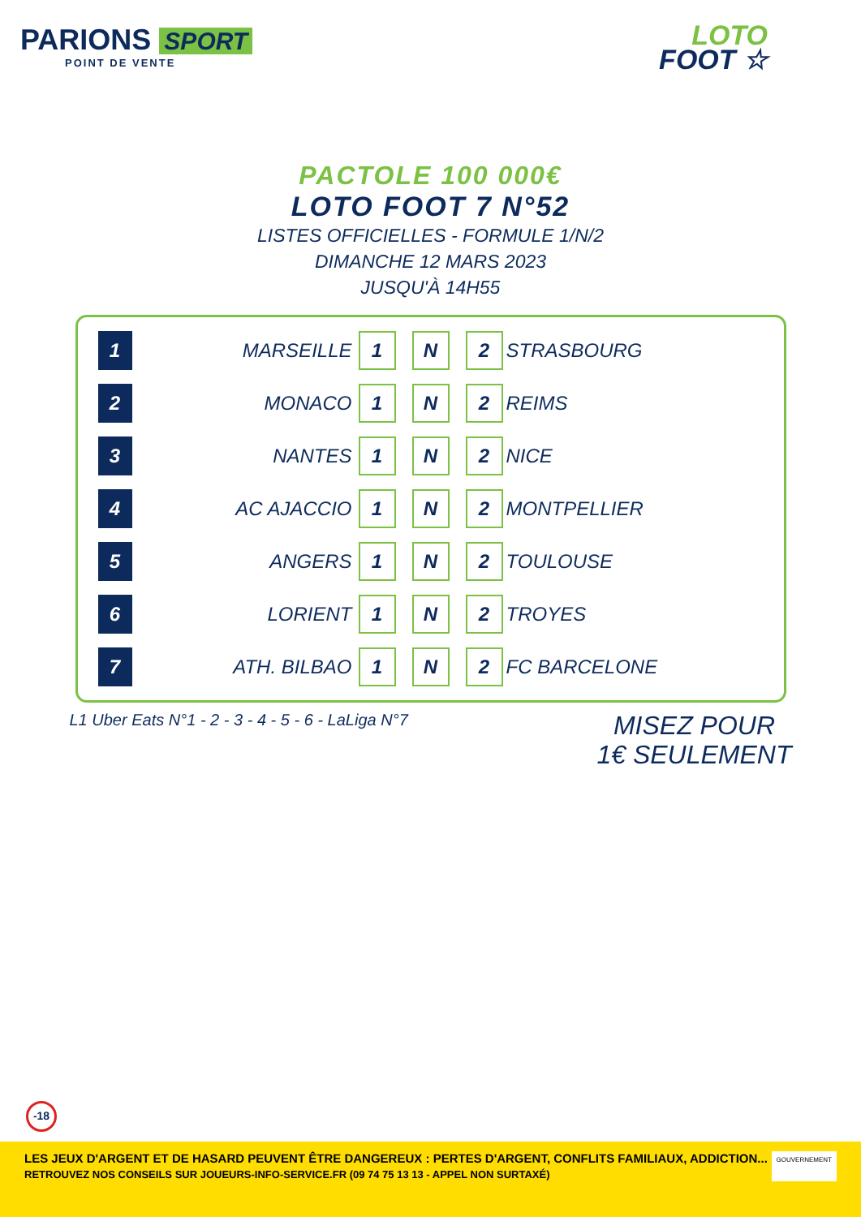PARIONS SPORT
POINT DE VENTE
LOTO
FOOT ☆
PACTOLE 100 000€
LOTO FOOT 7 N°52
LISTES OFFICIELLES - FORMULE 1/N/2
DIMANCHE 12 MARS 2023
JUSQU'À 14H55
| 1 | MARSEILLE | 1 | | N | | 2 | STRASBOURG |
| 2 | MONACO | 1 | | N | | 2 | REIMS |
| 3 | NANTES | 1 | | N | | 2 | NICE |
| 4 | AC AJACCIO | 1 | | N | | 2 | MONTPELLIER |
| 5 | ANGERS | 1 | | N | | 2 | TOULOUSE |
| 6 | LORIENT | 1 | | N | | 2 | TROYES |
| 7 | ATH. BILBAO | 1 | | N | | 2 | FC BARCELONE |
L1 Uber Eats N°1 - 2 - 3 - 4 - 5 - 6 - LaLiga N°7
MISEZ POUR
1€ SEULEMENT
-18
LES JEUX D'ARGENT ET DE HASARD PEUVENT ÊTRE DANGEREUX : PERTES D'ARGENT, CONFLITS FAMILIAUX, ADDICTION...
RETROUVEZ NOS CONSEILS SUR JOUEURS-INFO-SERVICE.FR (09 74 75 13 13 - APPEL NON SURTAXÉ)
GOUVERNEMENT